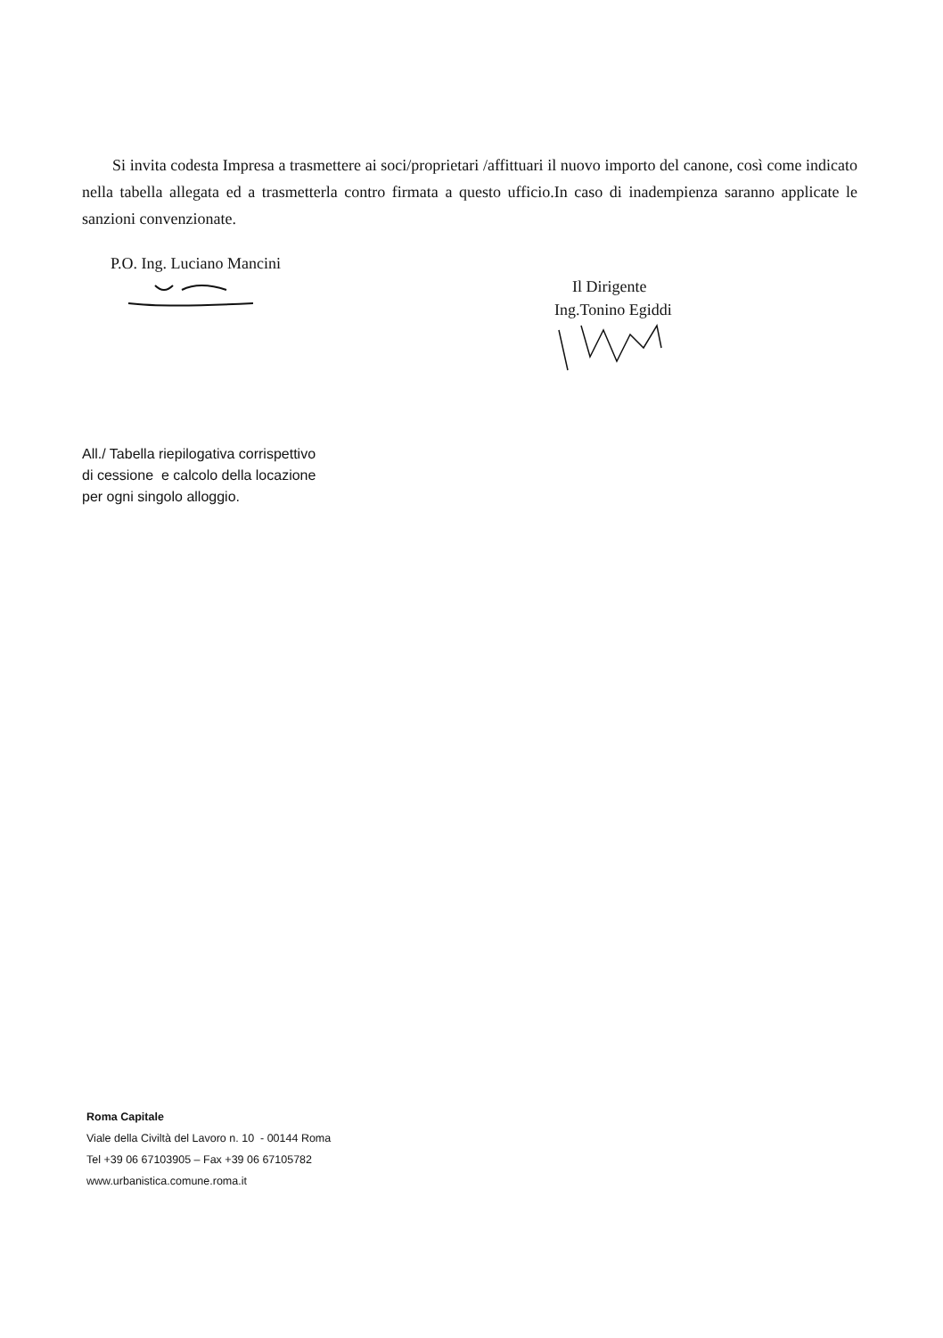Si invita codesta Impresa a trasmettere ai soci/proprietari /affittuari il nuovo importo del canone, così come indicato nella tabella allegata ed a trasmetterla contro firmata a questo ufficio.In caso di inadempienza saranno applicate le sanzioni convenzionate.
P.O. Ing. Luciano Mancini
Il Dirigente
Ing.Tonino Egiddi
All./ Tabella riepilogativa corrispettivo
di cessione e calcolo della locazione
per ogni singolo alloggio.
Roma Capitale
Viale della Civiltà del Lavoro n. 10 - 00144 Roma
Tel +39 06 67103905 – Fax +39 06 67105782
www.urbanistica.comune.roma.it